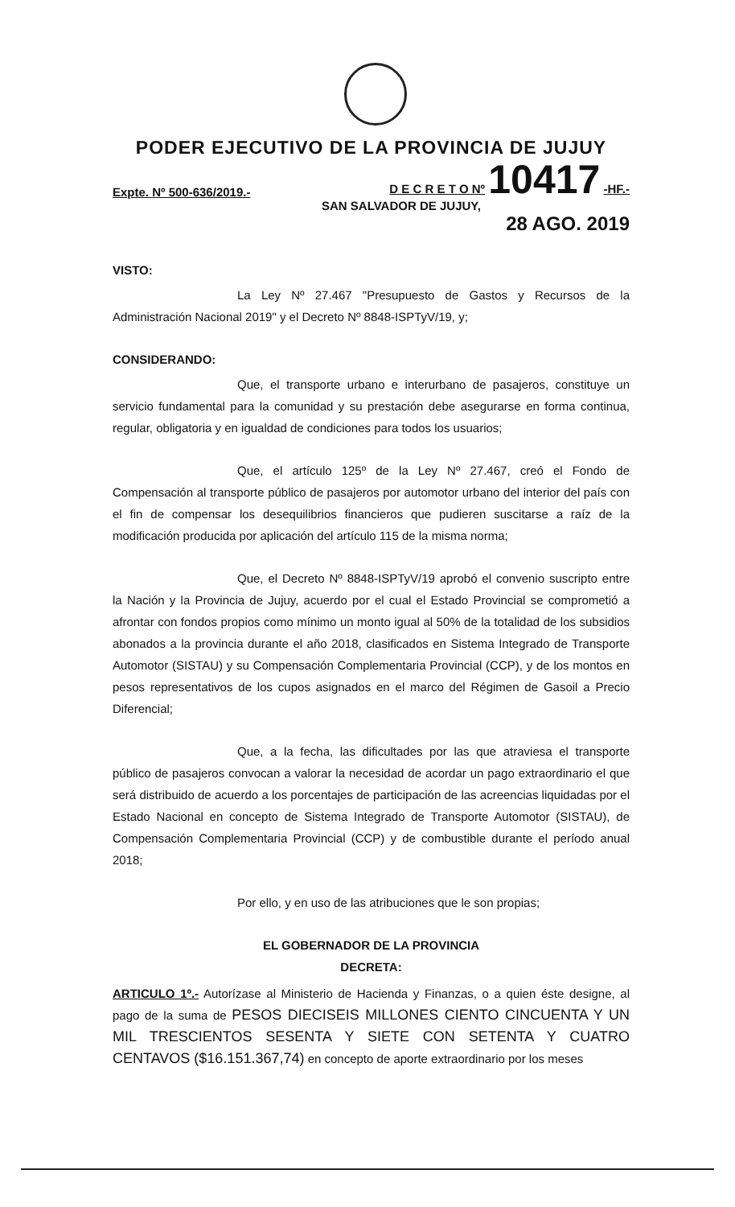PODER EJECUTIVO DE LA PROVINCIA DE JUJUY
Expte. Nº 500-636/2019.- D E C R E T O Nº 10417 -HF.-
SAN SALVADOR DE JUJUY,
28 AGO. 2019
VISTO:
La Ley Nº 27.467 "Presupuesto de Gastos y Recursos de la Administración Nacional 2019" y el Decreto Nº 8848-ISPTyV/19, y;
CONSIDERANDO:
Que, el transporte urbano e interurbano de pasajeros, constituye un servicio fundamental para la comunidad y su prestación debe asegurarse en forma continua, regular, obligatoria y en igualdad de condiciones para todos los usuarios;
Que, el artículo 125º de la Ley Nº 27.467, creó el Fondo de Compensación al transporte público de pasajeros por automotor urbano del interior del país con el fin de compensar los desequilibrios financieros que pudieren suscitarse a raíz de la modificación producida por aplicación del artículo 115 de la misma norma;
Que, el Decreto Nº 8848-ISPTyV/19 aprobó el convenio suscripto entre la Nación y la Provincia de Jujuy, acuerdo por el cual el Estado Provincial se comprometió a afrontar con fondos propios como mínimo un monto igual al 50% de la totalidad de los subsidios abonados a la provincia durante el año 2018, clasificados en Sistema Integrado de Transporte Automotor (SISTAU) y su Compensación Complementaria Provincial (CCP), y de los montos en pesos representativos de los cupos asignados en el marco del Régimen de Gasoil a Precio Diferencial;
Que, a la fecha, las dificultades por las que atraviesa el transporte público de pasajeros convocan a valorar la necesidad de acordar un pago extraordinario el que será distribuido de acuerdo a los porcentajes de participación de las acreencias liquidadas por el Estado Nacional en concepto de Sistema Integrado de Transporte Automotor (SISTAU), de Compensación Complementaria Provincial (CCP) y de combustible durante el período anual 2018;
Por ello, y en uso de las atribuciones que le son propias;
EL GOBERNADOR DE LA PROVINCIA
DECRETA:
ARTICULO 1º.- Autorízase al Ministerio de Hacienda y Finanzas, o a quien éste designe, al pago de la suma de PESOS DIECISEIS MILLONES CIENTO CINCUENTA Y UN MIL TRESCIENTOS SESENTA Y SIETE CON SETENTA Y CUATRO CENTAVOS ($16.151.367,74) en concepto de aporte extraordinario por los meses